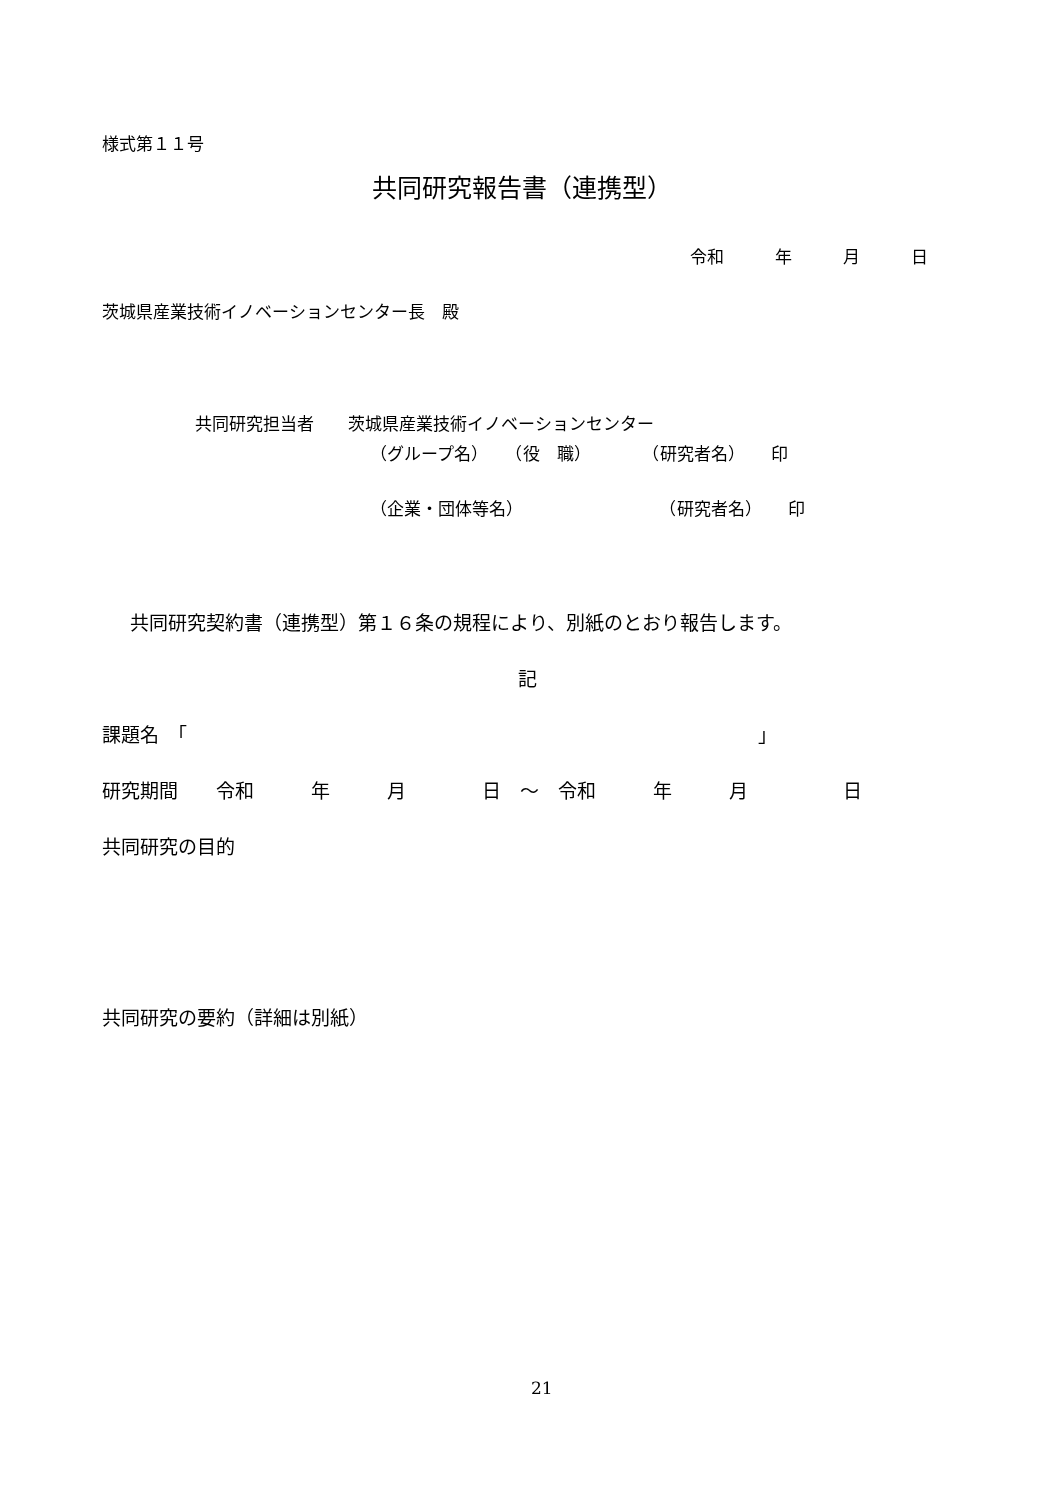様式第１１号
共同研究報告書（連携型）
令和　　　年　　　月　　　日
茨城県産業技術イノベーションセンター長　殿
共同研究担当者　　茨城県産業技術イノベーションセンター
（グループ名）　　（役　職）　　　　（研究者名）　　印
（企業・団体等名）　　　　　　　　　（研究者名）　　印
共同研究契約書（連携型）第１６条の規程により、別紙のとおり報告します。
記
課題名　「　　　　　　　　　　　　　　　　　　　　　　　　　　　　　　」
研究期間　　令和　　　年　　　月　　　　日　～　令和　　　年　　　月　　　　　日
共同研究の目的
共同研究の要約（詳細は別紙）
21